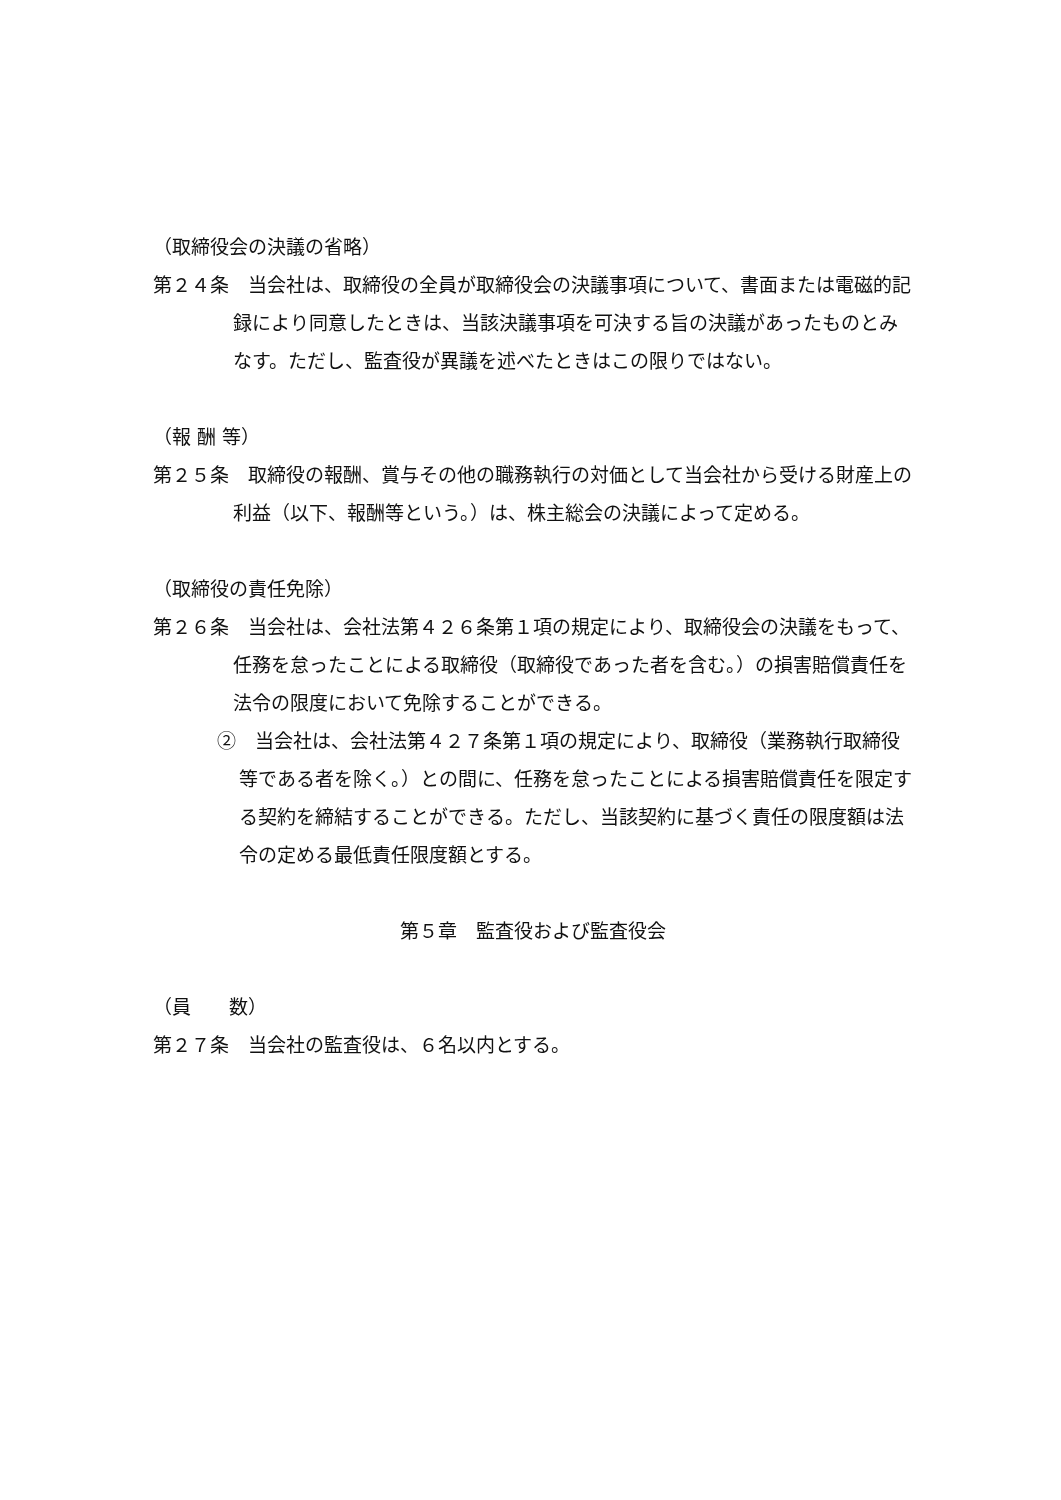（取締役会の決議の省略）
第２４条　当会社は、取締役の全員が取締役会の決議事項について、書面または電磁的記録により同意したときは、当該決議事項を可決する旨の決議があったものとみなす。ただし、監査役が異議を述べたときはこの限りではない。
（報 酬 等）
第２５条　取締役の報酬、賞与その他の職務執行の対価として当会社から受ける財産上の利益（以下、報酬等という。）は、株主総会の決議によって定める。
（取締役の責任免除）
第２６条　当会社は、会社法第４２６条第１項の規定により、取締役会の決議をもって、任務を怠ったことによる取締役（取締役であった者を含む。）の損害賠償責任を法令の限度において免除することができる。
②　当会社は、会社法第４２７条第１項の規定により、取締役（業務執行取締役等である者を除く。）との間に、任務を怠ったことによる損害賠償責任を限定する契約を締結することができる。ただし、当該契約に基づく責任の限度額は法令の定める最低責任限度額とする。
第５章　監査役および監査役会
（員　　数）
第２７条　当会社の監査役は、６名以内とする。